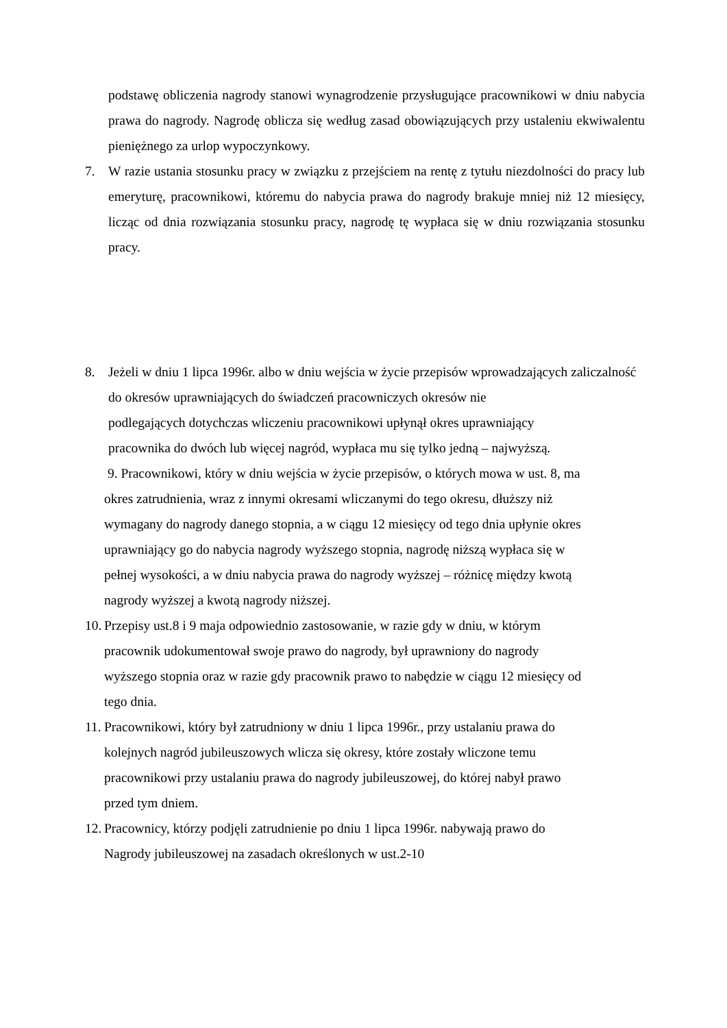podstawę obliczenia nagrody stanowi wynagrodzenie przysługujące pracownikowi w dniu nabycia prawa do nagrody. Nagrodę oblicza się według zasad obowiązujących przy ustaleniu ekwiwalentu pieniężnego za urlop wypoczynkowy.
7. W razie ustania stosunku pracy w związku z przejściem na rentę z tytułu niezdolności do pracy lub emeryturę, pracownikowi, któremu do nabycia prawa do nagrody brakuje mniej niż 12 miesięcy, licząc od dnia rozwiązania stosunku pracy, nagrodę tę wypłaca się w dniu rozwiązania stosunku pracy.
8. Jeżeli w dniu 1 lipca 1996r. albo w dniu wejścia w życie przepisów wprowadzających zaliczalność do okresów uprawniających do świadczeń pracowniczych okresów nie
podlegających dotychczas wliczeniu pracownikowi upłynął okres uprawniający
pracownika do dwóch lub więcej nagród, wypłaca mu się tylko jedną – najwyższą.
9. Pracownikowi, który w dniu wejścia w życie przepisów, o których mowa w ust. 8, ma
okres zatrudnienia, wraz z innymi okresami wliczanymi do tego okresu, dłuższy niż
wymagany do nagrody danego stopnia, a w ciągu 12 miesięcy od tego dnia upłynie okres
uprawniający go do nabycia nagrody wyższego stopnia, nagrodę niższą wypłaca się w
pełnej wysokości, a w dniu nabycia prawa do nagrody wyższej – różnicę między kwotą
nagrody wyższej a kwotą nagrody niższej.
10.
Przepisy ust.8 i 9 maja odpowiednio zastosowanie, w razie gdy w dniu, w którym
pracownik udokumentował swoje prawo do nagrody, był uprawniony do nagrody
wyższego stopnia oraz w razie gdy pracownik prawo to nabędzie w ciągu 12 miesięcy od
tego dnia.
11.
Pracownikowi, który był zatrudniony w dniu 1 lipca 1996r., przy ustalaniu prawa do
kolejnych nagród jubileuszowych wlicza się okresy, które zostały wliczone temu
pracownikowi przy ustalaniu prawa do nagrody jubileuszowej, do której nabył prawo
przed tym dniem.
12.
Pracownicy, którzy podjęli zatrudnienie po dniu 1 lipca 1996r. nabywają prawo do
Nagrody jubileuszowej na zasadach określonych w ust.2-10